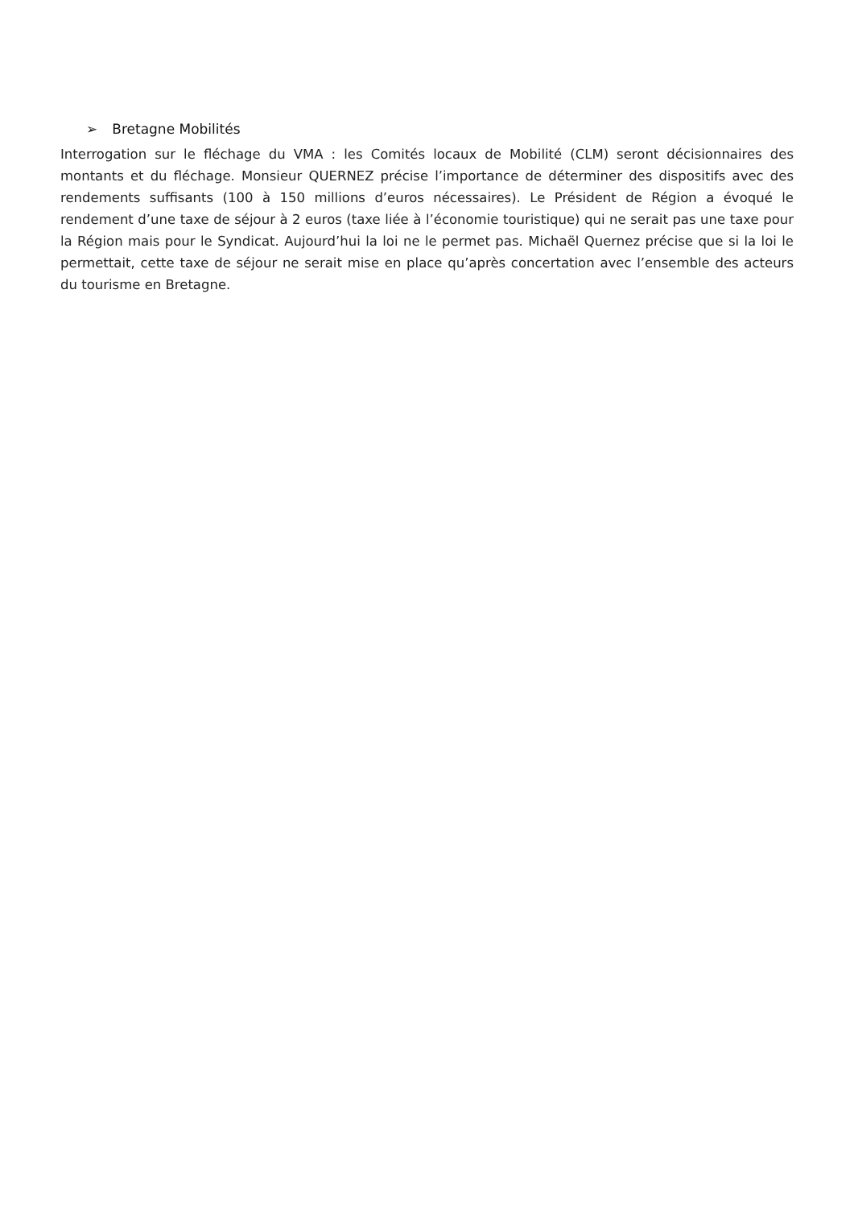➢ Bretagne Mobilités
Interrogation sur le fléchage du VMA : les Comités locaux de Mobilité (CLM) seront décisionnaires des montants et du fléchage. Monsieur QUERNEZ précise l’importance de déterminer des dispositifs avec des rendements suffisants (100 à 150 millions d’euros nécessaires). Le Président de Région a évoqué le rendement d’une taxe de séjour à 2 euros (taxe liée à l’économie touristique) qui ne serait pas une taxe pour la Région mais pour le Syndicat. Aujourd’hui la loi ne le permet pas. Michaël Quernez précise que si la loi le permettait, cette taxe de séjour ne serait mise en place qu’après concertation avec l’ensemble des acteurs du tourisme en Bretagne.